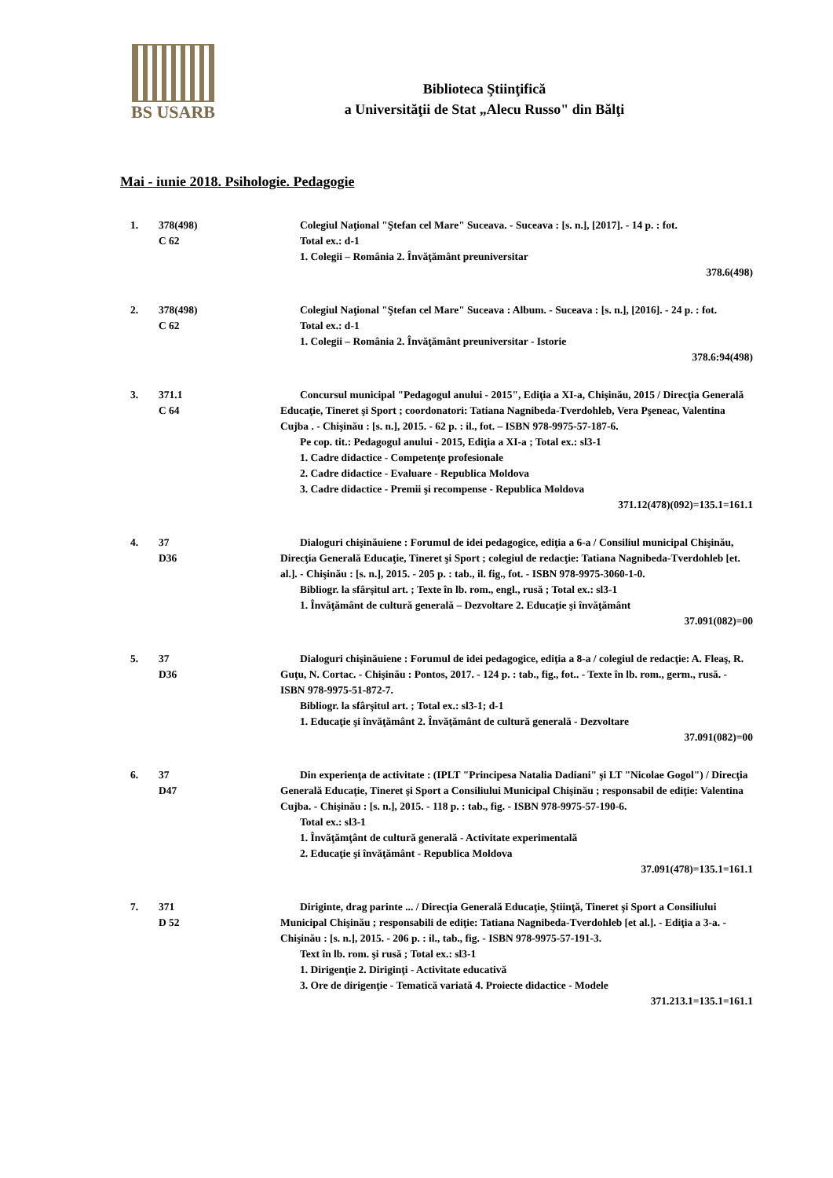BS USARB
Biblioteca Ştiinţifică
a Universităţii de Stat „Alecu Russo" din Bălţi
Mai - iunie 2018. Psihologie. Pedagogie
1. 378(498)
C 62
Colegiul Naţional "Ştefan cel Mare" Suceava. - Suceava : [s. n.], [2017]. - 14 p. : fot.
Total ex.: d-1
1. Colegii – România 2. Învăţământ preuniversitar
378.6(498)
2. 378(498)
C 62
Colegiul Naţional "Ştefan cel Mare" Suceava : Album. - Suceava : [s. n.], [2016]. - 24 p. : fot.
Total ex.: d-1
1. Colegii – România 2. Învăţământ preuniversitar - Istorie
378.6:94(498)
3. 371.1
C 64
Concursul municipal "Pedagogul anului - 2015", Ediţia a XI-a, Chişinău, 2015 / Direcţia Generală Educaţie, Tineret şi Sport ; coordonatori: Tatiana Nagnibeda-Tverdohleb, Vera Pşeneac, Valentina Cujba . - Chişinău : [s. n.], 2015. - 62 p. : il., fot. – ISBN 978-9975-57-187-6.
Pe cop. tit.: Pedagogul anului - 2015, Ediţia a XI-a ; Total ex.: sl3-1
1. Cadre didactice - Competenţe profesionale
2. Cadre didactice - Evaluare - Republica Moldova
3. Cadre didactice - Premii şi recompense - Republica Moldova
371.12(478)(092)=135.1=161.1
4. 37
D36
Dialoguri chişinăuiene : Forumul de idei pedagogice, ediţia a 6-a / Consiliul municipal Chişinău, Direcţia Generală Educaţie, Tineret şi Sport ; colegiul de redacţie: Tatiana Nagnibeda-Tverdohleb [et. al.]. - Chişinău : [s. n.], 2015. - 205 p. : tab., il. fig., fot. - ISBN 978-9975-3060-1-0.
Bibliogr. la sfârşitul art. ; Texte în lb. rom., engl., rusă ; Total ex.: sl3-1
1. Învăţământ de cultură generală – Dezvoltare 2. Educaţie şi învăţământ
37.091(082)=00
5. 37
D36
Dialoguri chişinăuiene : Forumul de idei pedagogice, ediţia a 8-a / colegiul de redacţie: A. Fleaş, R. Guţu, N. Cortac. - Chişinău : Pontos, 2017. - 124 p. : tab., fig., fot.. - Texte în lb. rom., germ., rusă. - ISBN 978-9975-51-872-7.
Bibliogr. la sfârşitul art. ; Total ex.: sl3-1; d-1
1. Educaţie şi învăţământ 2. Învăţământ de cultură generală - Dezvoltare
37.091(082)=00
6. 37
D47
Din experienţa de activitate : (IPLT "Principesa Natalia Dadiani" şi LT "Nicolae Gogol") / Direcţia Generală Educaţie, Tineret şi Sport a Consiliului Municipal Chişinău ; responsabil de ediţie: Valentina Cujba. - Chişinău : [s. n.], 2015. - 118 p. : tab., fig. - ISBN 978-9975-57-190-6.
Total ex.: sl3-1
1. Învăţămţânt de cultură generală - Activitate experimentală
2. Educaţie şi învăţământ - Republica Moldova
37.091(478)=135.1=161.1
7. 371
D 52
Diriginte, drag parinte ... / Direcţia Generală Educaţie, Ştiinţă, Tineret şi Sport a Consiliului Municipal Chişinău ; responsabili de ediţie: Tatiana Nagnibeda-Tverdohleb [et al.]. - Ediţia a 3-a. - Chişinău : [s. n.], 2015. - 206 p. : il., tab., fig. - ISBN 978-9975-57-191-3.
Text în lb. rom. şi rusă ; Total ex.: sl3-1
1. Dirigenţie 2. Diriginţi - Activitate educativă
3. Ore de dirigenţie - Tematică variată 4. Proiecte didactice - Modele
371.213.1=135.1=161.1